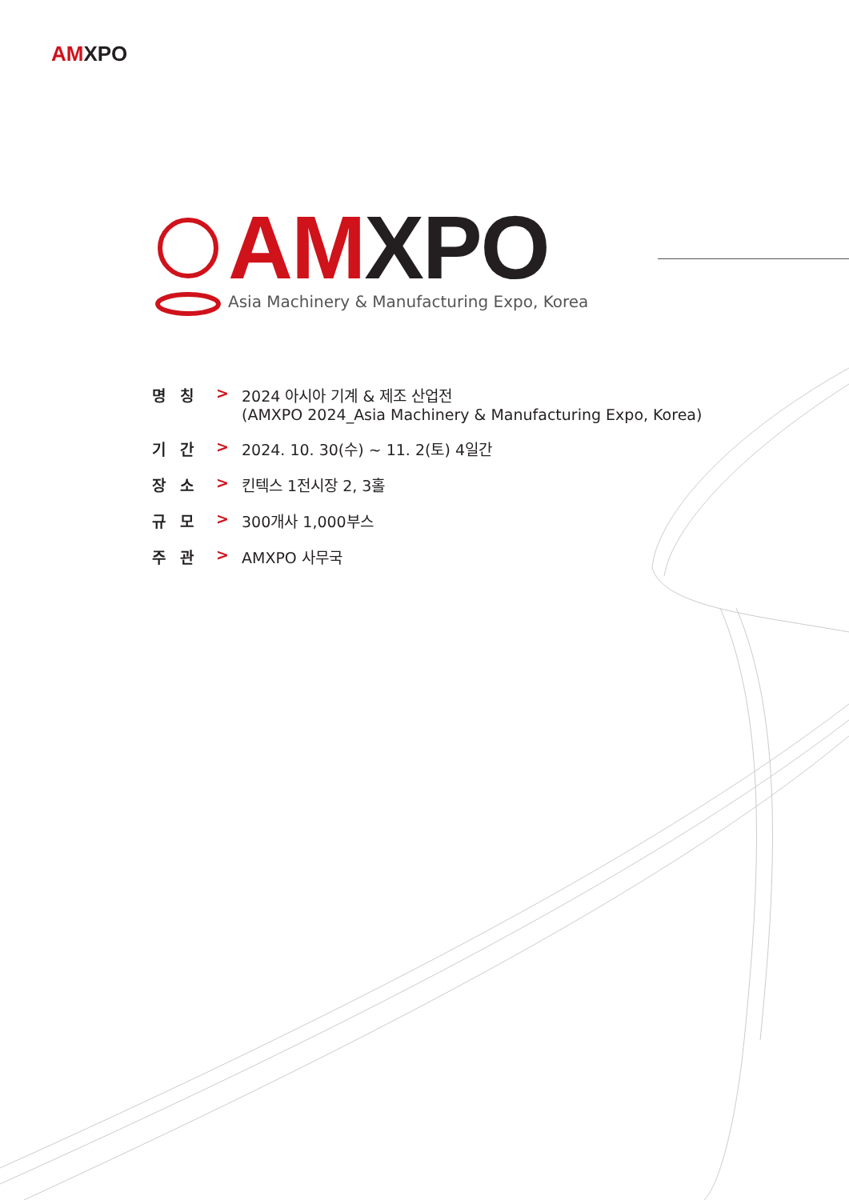AMXPO
AMXPO
Asia Machinery & Manufacturing Expo, Korea
명칭 > 2024 아시아 기계 & 제조 산업전
(AMXPO 2024_Asia Machinery & Manufacturing Expo, Korea)
기간 > 2024. 10. 30(수) ~ 11. 2(토) 4일간
장소 > 킨텍스 1전시장 2, 3홀
규모 > 300개사 1,000부스
주관 > AMXPO 사무국